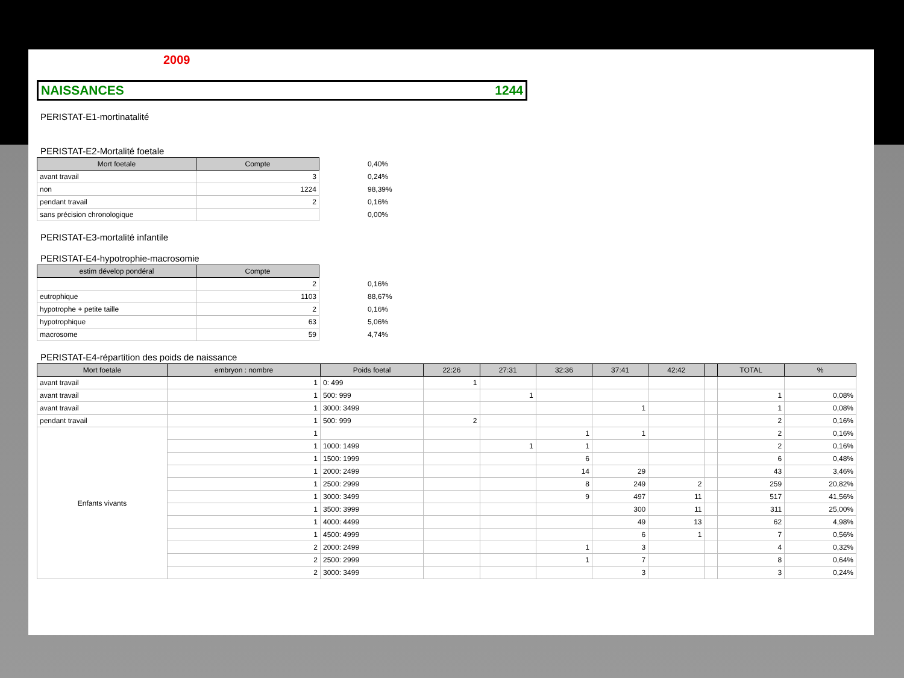2009
NAISSANCES 1244
PERISTAT-E1-mortinatalité
PERISTAT-E2-Mortalité foetale
| Mort foetale | Compte | 0,40% |
| avant travail | 3 | 0,24% |
| non | 1224 | 98,39% |
| pendant travail | 2 | 0,16% |
| sans précision chronologique | | 0,00% |
PERISTAT-E3-mortalité infantile
PERISTAT-E4-hypotrophie-macrosomie
| estim dévelop pondéral | Compte | |
| | 2 | 0,16% |
| eutrophique | 1103 | 88,67% |
| hypotrophe + petite taille | 2 | 0,16% |
| hypotrophique | 63 | 5,06% |
| macrosome | 59 | 4,74% |
PERISTAT-E4-répartition des poids de naissance
| Mort foetale | embryon : nombre | Poids foetal | 22:26 | 27:31 | 32:36 | 37:41 | 42:42 | | TOTAL | % |
| --- | --- | --- | --- | --- | --- | --- | --- | --- | --- | --- |
| avant travail | 1 | 0: 499 | 1 | | | | | | | |
| avant travail | 1 | 500: 999 | | 1 | | | | | 1 | 0,08% |
| avant travail | 1 | 3000: 3499 | | | | 1 | | | 1 | 0,08% |
| pendant travail | 1 | 500: 999 | 2 | | | | | | 2 | 0,16% |
| Enfants vivants | 1 | | | | 1 | 1 | | | 2 | 0,16% |
| | 1 | 1000: 1499 | | 1 | 1 | | | | 2 | 0,16% |
| | 1 | 1500: 1999 | | | 6 | | | | 6 | 0,48% |
| | 1 | 2000: 2499 | | | 14 | 29 | | | 43 | 3,46% |
| | 1 | 2500: 2999 | | | 8 | 249 | 2 | | 259 | 20,82% |
| | 1 | 3000: 3499 | | | 9 | 497 | 11 | | 517 | 41,56% |
| | 1 | 3500: 3999 | | | | 300 | 11 | | 311 | 25,00% |
| | 1 | 4000: 4499 | | | | 49 | 13 | | 62 | 4,98% |
| | 1 | 4500: 4999 | | | | 6 | 1 | | 7 | 0,56% |
| | 2 | 2000: 2499 | | | 1 | 3 | | | 4 | 0,32% |
| | 2 | 2500: 2999 | | | 1 | 7 | | | 8 | 0,64% |
| | 2 | 3000: 3499 | | | | 3 | | | 3 | 0,24% |